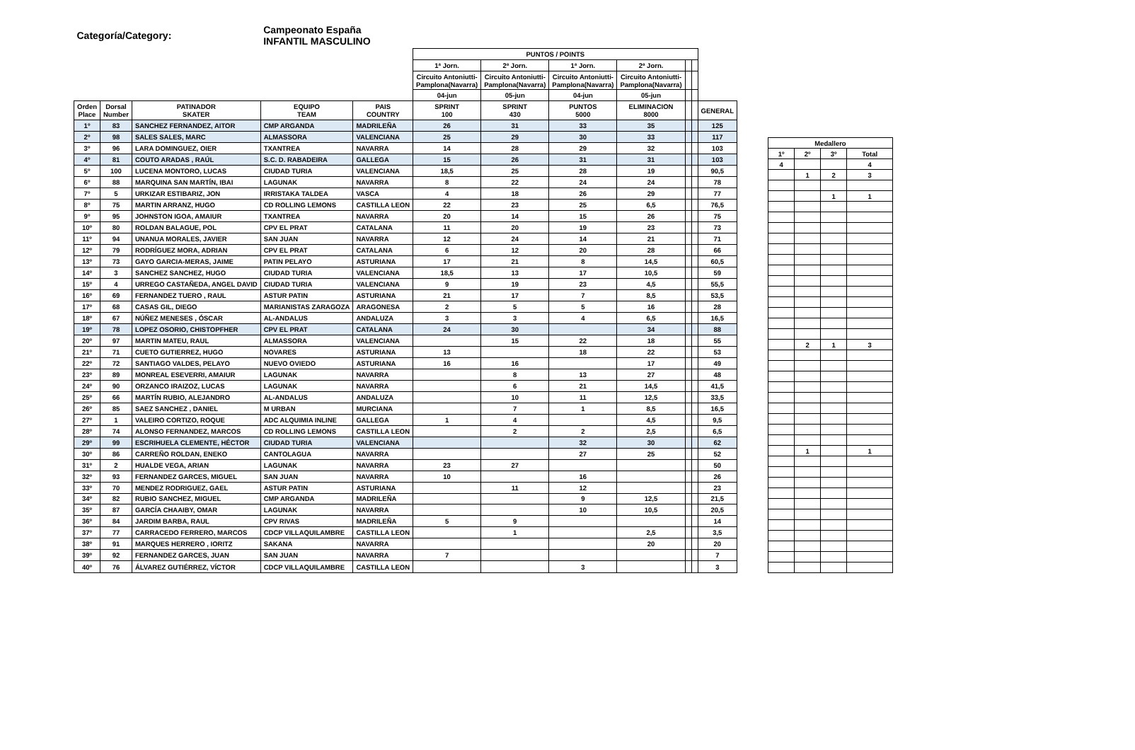| Categoría/Category: | | | Campeonato España INFANTIL MASCULINO | | | | | | | | | |
| | | | | | PUNTOS / POINTS | | | | | | | |
| | | | | | 1ª Jorn. | 2ª Jorn. | 1ª Jorn. | 2ª Jorn. | | | | |
| | | | | | Circuito Antoniutti- Pamplona(Navarra) | Circuito Antoniutti- Pamplona(Navarra) | Circuito Antoniutti- Pamplona(Navarra) | Circuito Antoniutti- Pamplona(Navarra) | | | | |
| | | | | | 04-jun | 05-jun | 04-jun | 05-jun | | | | |
| Orden Place | Dorsal Number | PATINADOR SKATER | EQUIPO TEAM | PAIS COUNTRY | SPRINT 100 | SPRINT 430 | PUNTOS 5000 | ELIMINACION 8000 | | | GENERAL | |
| 1º | 83 | SANCHEZ FERNANDEZ, AITOR | CMP ARGANDA | MADRILEÑA | 26 | 31 | 33 | 35 | | | 125 | |
| 2º | 98 | SALES SALES, MARC | ALMASSORA | VALENCIANA | 25 | 29 | 30 | 33 | | | 117 | |
| 3º | 96 | LARA DOMINGUEZ, OIER | TXANTREA | NAVARRA | 14 | 28 | 29 | 32 | | | 103 | |
| 4º | 81 | COUTO ARADAS , RAÚL | S.C. D. RABADEIRA | GALLEGA | 15 | 26 | 31 | 31 | | | 103 | |
| 5º | 100 | LUCENA MONTORO, LUCAS | CIUDAD TURIA | VALENCIANA | 18,5 | 25 | 28 | 19 | | | 90,5 | |
| 6º | 88 | MARQUINA SAN MARTÍN, IBAI | LAGUNAK | NAVARRA | 8 | 22 | 24 | 24 | | | 78 | |
| 7º | 5 | URKIZAR ESTIBARIZ, JON | IRRISTAKA TALDEA | VASCA | 4 | 18 | 26 | 29 | | | 77 | |
| 8º | 75 | MARTIN ARRANZ, HUGO | CD ROLLING LEMONS | CASTILLA LEON | 22 | 23 | 25 | 6,5 | | | 76,5 | |
| 9º | 95 | JOHNSTON IGOA, AMAIUR | TXANTREA | NAVARRA | 20 | 14 | 15 | 26 | | | 75 | |
| 10º | 80 | ROLDAN BALAGUE, POL | CPV EL PRAT | CATALANA | 11 | 20 | 19 | 23 | | | 73 | |
| 11º | 94 | UNANUA MORALES, JAVIER | SAN JUAN | NAVARRA | 12 | 24 | 14 | 21 | | | 71 | |
| 12º | 79 | RODRÍGUEZ MORA, ADRIAN | CPV EL PRAT | CATALANA | 6 | 12 | 20 | 28 | | | 66 | |
| 13º | 73 | GAYO GARCIA-MERAS, JAIME | PATIN PELAYO | ASTURIANA | 17 | 21 | 8 | 14,5 | | | 60,5 | |
| 14º | 3 | SANCHEZ SANCHEZ, HUGO | CIUDAD TURIA | VALENCIANA | 18,5 | 13 | 17 | 10,5 | | | 59 | |
| 15º | 4 | URREGO CASTAÑEDA, ANGEL DAVID | CIUDAD TURIA | VALENCIANA | 9 | 19 | 23 | 4,5 | | | 55,5 | |
| 16º | 69 | FERNANDEZ TUERO , RAUL | ASTUR PATIN | ASTURIANA | 21 | 17 | 7 | 8,5 | | | 53,5 | |
| 17º | 68 | CASAS GIL, DIEGO | MARIANISTAS ZARAGOZA | ARAGONESA | 2 | 5 | 5 | 16 | | | 28 | |
| 18º | 67 | NÚÑEZ MENESES , ÓSCAR | AL-ANDALUS | ANDALUZA | 3 | 3 | 4 | 6,5 | | | 16,5 | |
| 19º | 78 | LOPEZ OSORIO, CHISTOPFHER | CPV EL PRAT | CATALANA | 24 | 30 | | 34 | | | 88 | |
| 20º | 97 | MARTIN MATEU, RAUL | ALMASSORA | VALENCIANA | | 15 | 22 | 18 | | | 55 | |
| 21º | 71 | CUETO GUTIERREZ, HUGO | NOVARES | ASTURIANA | 13 | | 18 | 22 | | | 53 | |
| 22º | 72 | SANTIAGO VALDES, PELAYO | NUEVO OVIEDO | ASTURIANA | 16 | 16 | | 17 | | | 49 | |
| 23º | 89 | MONREAL ESEVERRI, AMAIUR | LAGUNAK | NAVARRA | | 8 | 13 | 27 | | | 48 | |
| 24º | 90 | ORZANCO IRAIZOZ, LUCAS | LAGUNAK | NAVARRA | | 6 | 21 | 14,5 | | | 41,5 | |
| 25º | 66 | MARTÍN RUBIO, ALEJANDRO | AL-ANDALUS | ANDALUZA | | 10 | 11 | 12,5 | | | 33,5 | |
| 26º | 85 | SAEZ SANCHEZ , DANIEL | M URBAN | MURCIANA | | 7 | 1 | 8,5 | | | 16,5 | |
| 27º | 1 | VALEIRO CORTIZO, ROQUE | ADC ALQUIMIA INLINE | GALLEGA | 1 | 4 | | 4,5 | | | 9,5 | |
| 28º | 74 | ALONSO FERNANDEZ, MARCOS | CD ROLLING LEMONS | CASTILLA LEON | | 2 | 2 | 2,5 | | | 6,5 | |
| 29º | 99 | ESCRIHUELA CLEMENTE, HÉCTOR | CIUDAD TURIA | VALENCIANA | | | 32 | 30 | | | 62 | |
| 30º | 86 | CARREÑO ROLDAN, ENEKO | CANTOLAGUA | NAVARRA | | | 27 | 25 | | | 52 | |
| 31º | 2 | HUALDE VEGA, ARIAN | LAGUNAK | NAVARRA | 23 | 27 | | | | | 50 | |
| 32º | 93 | FERNANDEZ GARCES, MIGUEL | SAN JUAN | NAVARRA | 10 | | 16 | | | | 26 | |
| 33º | 70 | MENDEZ RODRIGUEZ, GAEL | ASTUR PATIN | ASTURIANA | | 11 | 12 | | | | 23 | |
| 34º | 82 | RUBIO SANCHEZ, MIGUEL | CMP ARGANDA | MADRILEÑA | | | 9 | 12,5 | | | 21,5 | |
| 35º | 87 | GARCÍA CHAAIBY, OMAR | LAGUNAK | NAVARRA | | | 10 | 10,5 | | | 20,5 | |
| 36º | 84 | JARDIM BARBA, RAUL | CPV RIVAS | MADRILEÑA | 5 | 9 | | | | | 14 | |
| 37º | 77 | CARRACEDO FERRERO, MARCOS | CDCP VILLAQUILAMBRE | CASTILLA LEON | | 1 | | 2,5 | | | 3,5 | |
| 38º | 91 | MARQUES HERRERO , IORITZ | SAKANA | NAVARRA | | | | 20 | | | 20 | |
| 39º | 92 | FERNANDEZ GARCES, JUAN | SAN JUAN | NAVARRA | 7 | | | | | | 7 | |
| 40º | 76 | ÁLVAREZ GUTIÉRREZ, VÍCTOR | CDCP VILLAQUILAMBRE | CASTILLA LEON | | | 3 | | | | 3 | |
| Medallero | | | |
| --- | --- | --- | --- |
| 1º | 2º | 3º | Total |
| 4 | | | 4 |
| | 1 | 2 | 3 |
| | | 1 | 1 |
| | 2 | 1 | 3 |
| | 1 | | 1 |